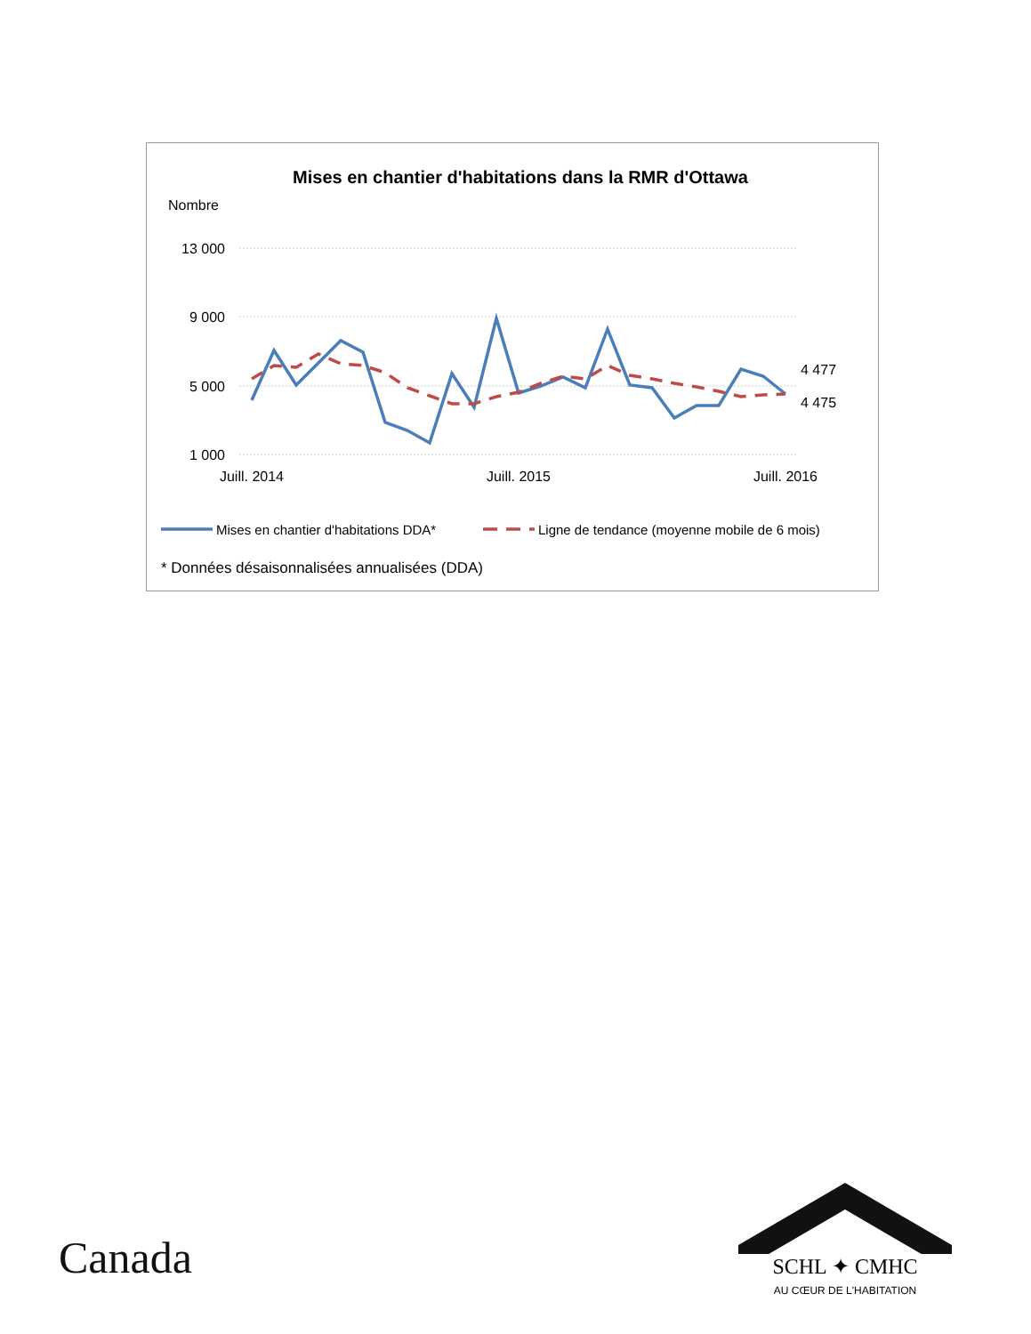Mises en chantier d'habitations dans la RMR d'Ottawa
Nombre
13 000
9 000
5 000
1 000
Juill. 2014
Juill. 2015
Juill. 2016
4 477
4 475
Mises en chantier d'habitations DDA*
Ligne de tendance (moyenne mobile de 6 mois)
* Données désaisonnalisées annualisées (DDA)
Canada
SCHL ✦ CMHC
AU CŒUR DE L'HABITATION